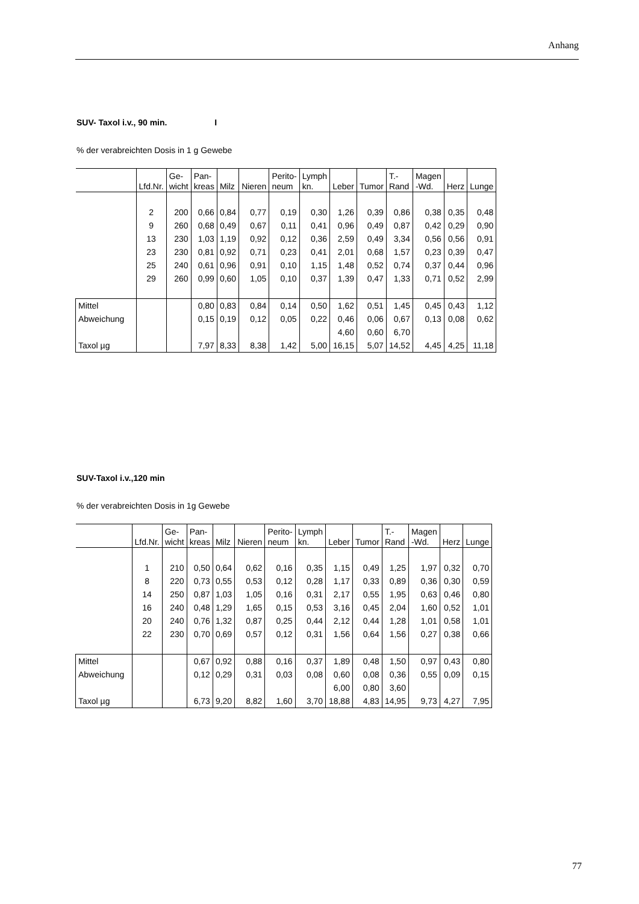Anhang
SUV- Taxol i.v., 90 min. I
% der verabreichten Dosis in 1 g Gewebe
| | Lfd.Nr. | Ge- wicht | Pan- kreas | Milz | Nieren | Perito- neum | Lymph kn. | Leber | Tumor | T.- Rand | Magen -Wd. | Herz | Lunge |
| | 2 | 200 | 0,66 | 0,84 | 0,77 | 0,19 | 0,30 | 1,26 | 0,39 | 0,86 | 0,38 | 0,35 | 0,48 |
| | 9 | 260 | 0,68 | 0,49 | 0,67 | 0,11 | 0,41 | 0,96 | 0,49 | 0,87 | 0,42 | 0,29 | 0,90 |
| | 13 | 230 | 1,03 | 1,19 | 0,92 | 0,12 | 0,36 | 2,59 | 0,49 | 3,34 | 0,56 | 0,56 | 0,91 |
| | 23 | 230 | 0,81 | 0,92 | 0,71 | 0,23 | 0,41 | 2,01 | 0,68 | 1,57 | 0,23 | 0,39 | 0,47 |
| | 25 | 240 | 0,61 | 0,96 | 0,91 | 0,10 | 1,15 | 1,48 | 0,52 | 0,74 | 0,37 | 0,44 | 0,96 |
| | 29 | 260 | 0,99 | 0,60 | 1,05 | 0,10 | 0,37 | 1,39 | 0,47 | 1,33 | 0,71 | 0,52 | 2,99 |
| Mittel | | | 0,80 | 0,83 | 0,84 | 0,14 | 0,50 | 1,62 | 0,51 | 1,45 | 0,45 | 0,43 | 1,12 |
| Abweichung | | | 0,15 | 0,19 | 0,12 | 0,05 | 0,22 | 0,46 | 0,06 | 0,67 | 0,13 | 0,08 | 0,62 |
| | | | | | | | | 4,60 | 0,60 | 6,70 | | | |
| Taxol µg | | | 7,97 | 8,33 | 8,38 | 1,42 | 5,00 | 16,15 | 5,07 | 14,52 | 4,45 | 4,25 | 11,18 |
SUV-Taxol i.v.,120 min
% der verabreichten Dosis in 1g Gewebe
| | Lfd.Nr. | Ge- wicht | Pan- kreas | Milz | Nieren | Perito- neum | Lymph kn. | Leber | Tumor | T.- Rand | Magen -Wd. | Herz | Lunge |
| | 1 | 210 | 0,50 | 0,64 | 0,62 | 0,16 | 0,35 | 1,15 | 0,49 | 1,25 | 1,97 | 0,32 | 0,70 |
| | 8 | 220 | 0,73 | 0,55 | 0,53 | 0,12 | 0,28 | 1,17 | 0,33 | 0,89 | 0,36 | 0,30 | 0,59 |
| | 14 | 250 | 0,87 | 1,03 | 1,05 | 0,16 | 0,31 | 2,17 | 0,55 | 1,95 | 0,63 | 0,46 | 0,80 |
| | 16 | 240 | 0,48 | 1,29 | 1,65 | 0,15 | 0,53 | 3,16 | 0,45 | 2,04 | 1,60 | 0,52 | 1,01 |
| | 20 | 240 | 0,76 | 1,32 | 0,87 | 0,25 | 0,44 | 2,12 | 0,44 | 1,28 | 1,01 | 0,58 | 1,01 |
| | 22 | 230 | 0,70 | 0,69 | 0,57 | 0,12 | 0,31 | 1,56 | 0,64 | 1,56 | 0,27 | 0,38 | 0,66 |
| Mittel | | | 0,67 | 0,92 | 0,88 | 0,16 | 0,37 | 1,89 | 0,48 | 1,50 | 0,97 | 0,43 | 0,80 |
| Abweichung | | | 0,12 | 0,29 | 0,31 | 0,03 | 0,08 | 0,60 | 0,08 | 0,36 | 0,55 | 0,09 | 0,15 |
| | | | | | | | | 6,00 | 0,80 | 3,60 | | | |
| Taxol µg | | | 6,73 | 9,20 | 8,82 | 1,60 | 3,70 | 18,88 | 4,83 | 14,95 | 9,73 | 4,27 | 7,95 |
77